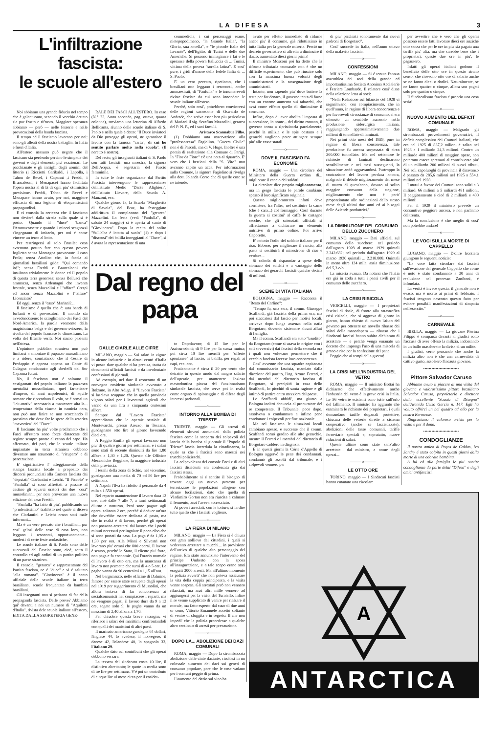LA DIFESA 3
L'infiltrazione fascista:
le scuole all'estero
Noi abbiamo una grande fiducia nel tempo che è galantuomo, secondo il vecchio dettato sia pur frusto e rifrusto. Maggiore speranza abbiamo — però — nelle fesserie e nelle provocazioni della banda fascista.
Il tempo ed il fascismo lavorano per noi: sono gli alleati della nostra battaglia. In Italia e fuori d'Italia.
All'estero nessuno può negare che il fascismo sta perdendo persino le simpatie dei governi e degli elementi piu' reazionari. Le pacchianate e gli intrighi degli uomini del littorio (i Ricciotti Garibaldi, i Lapolla, i Tahon de Revel, i Capanni ,i Freddi, i Brancaleoni, i Menapace) hanno facilitata l'opera nostra al di là di ogni piu' ottimistica previsione. Freddi, Tahon de Revel e Menapace hanno avuto, per noi, maggiore efficacia di una legione di eloquentissimi propagandisti.
E ci consola la certezza che il fascismo non devierá dalla strada sulla quale si é posto. Quando il "duce" "banca" l'Ammazzasette e quando i minori scagnozzi s'ingegnano di imitarlo, per noi é come vincere un terno al lotto.
Per restringersi al solo Brasile: cosa avremmo potuto fare con questo povero foglietto senza Montagna provocante il caso Frola; senza Attolico che, in faccia ai giornalisti brasiliani grida: "Qui comando io!"; senza Freddi e Brancaleoni che insultano trivialmente le donne ed il popolo di questa terra generosa; senza Bellusci che ammazza, senza Ardemagni che inventa frottole, senza Mazzolini e l'"affare" Crespi ed ancor senza Mazzolini e l'"affare" Licenziato?
Ed oggi, senza il "caso" Mariani?...
Il fascismo é quello che é: una banda di furfanti e di provocatori. Il mondo sta avvedendosene: lo scioglimento dei Fasci del Nord-America, la parola veemente della magistratura belga e del governo svizzero, la rivolta del popolo francese lo dimostrano. La volta del Brasile verrá. Noi siamo pazienti nell'attesa.
L'opinione pubblica straniera non può limitarsi a smontare il pupazzo mussoliniano e a ridere, constatando che il Cesare di Predappio é appena appena un Conte di Culagna condannato agli sberleffi dei Sor Capanna futuri.
No, il fascismo non é soltanto il castigamatti del popolo italiano: la pazzesca mentalitá mussoliniana, quel farneticare d'impero, di anni napoleonici, di aquile romane che riprendono il volo, se é ormai un "leit-motiv" necessario a mantenere alta la... temperatura della ciurma in camicia nera, non può non finire se non scocciando il prossimo che deve far le spese della retorica "mavortica" del "Duce".
Il fascismo ha piu' volte proclamato che i Fasci all'estero sono forze distaccate del regime sempre pronte al cenno del capo. Ha affermato, del pari, che le scuole italiane impiantate in terra straniera debbono diventare uno strumento di "ricupero" e di penetrazione.
E' significativo l' atteggiamento della stampa fascista locale a proposito dei discorsi pronunciati alla Camera fascista dai "deputati" Ciarlantini e Leicht. "Il Piccolo" e "Fanfulla" si sono affrettati a passare al cestino gli squarci oratori dei due "cosi" mussoliniani, per non provocare una nuova edizione del caso Freddi.
"Fanfulla "ha fatto di piu', pubblicando un "prudentissimo" trafiletto nel quale si diceva che Ciarlantini e Leicht erano stati male informati...
Ma é un vero peccato che i brasiliani, pur cosi' gelosi delle cose di casa loro, non leggano i resoconti, opportunamente... modesti di certe feste scolastiche.
Le scuole italiane di S. Paolo sono delle succursali del Fascio: sono, cioé, sotto il controllo ed agli ordini di un partito politico di un paese straniero.
Il console, "gerarca" e rappresentante del Partito fascista, ne é "duce" e vi é salutato "alla romana". "Giovinezza" é il canto ufficiale delle scuole italiane in terra brasiliana, scuole frequentate da bambini brasiliani.
Gli insegnanti non si peritano di far della propaganda fascista. Delle prove? Abbiamo qui' davanti a noi un numero di "Aquilotti d'Italia", rivista dele scuole italiane all'estero, EDITA DALLA SEGRETERIA GENE-
RALE DEI FASCI ALL'ESTERO. In esso (N.° 23, Anno secondo, pag. ottava, quarta colonna), troviamo una letterina di Alfredo Bellicanta, alunno delle scuole italiane di S. Paolo e nella quale é detto: "Il Duce inviatoci da Dio protegge gli operai, ne garantisce il lavoro con la famosa "carta", di cui ho sentito parlare molto nella scuola". (Il neretto é nostro).
Del resto, gli insegnanti italiani di S. Paolo son tutti fascisti: una maestra, la signora Dell'Acqua, é segretaria del Fascio femminile.
In tutte le feste organizzate dal Partito Fascista intervengono le rappresentanze dell'Istituto Medio "Dante Alighieri", dell'Istituto Lievore, della Scuola A. Manzoni, ecc.
Qualche giorno fa, la Scuola "Margherita di Savoia", del Braz, ha festeggiato addirittura il compleanno del "gerarca" Mazzolini. La festa (vedi "Fanfulla", di sabato 24 maggio) si é aperta al canto di "Giovinezza". Dopo la recita del solito "Sull'alba é intatta al suolo" (1) e dopo i "discorsi" dei balilla inneggianti al "Duce", si é avuta la rapresentazione di una
commediola, i cui personaggi erano, nietepopodimeno, "la Grande Italia", "la Gloria, sua ancella", e "le piccole Italie del Levante", dell'Egitto, di Tunisi e delle due Americhe. Si possono immaginare i lai e le speranze della povera Italiuccia di ... Tunisi, vittima della povera "sorella latina". E cosi' pure, i gridi d'amore della fedele Italia di ... S. Paolo.
E' un vero peccato, ripetiamo, che i brasiliani non leggano i resoconti, anche ammaestrati, di "Fanfulla" e le innumerevoli riviste fasciste da cui sono innondate le scuole italiane all'estero.
Perché, solo cosi', potrebbero convincersi delle ragioni sacrosante di Oswaldo de Andrade, che scrive esser ben piu pericoloso di Mariani il sig. Serafino Mazzolini, gerarca del P. N. F., ed i suoi famuli.
Aristarco Scannabue Filho.
(1) Dobbiamo una osservazione alla "professoressa" Fagiolino. "Guerra Civile" non é di Pascoli, ma di V. Hugo. Inoltre é una poesia di esaltazione alla Comune di Parigi. In "Fior da Fiore" c'é una nota al riguardo. E' vero che i bestioni della "S. Vito" non avranno capito un acca. Per informazioni sulla Comune, la signora Fagiolino si rivolga alla dott. Jolanda Corso che di quelle cose se ne intende.
Dal regno del papa
DALLE CIARLE ALLE CIFRE
MILANO, maggio — Sui salari in vigore in alcune industrie e in alcuni centri d'Italia vi posso dare qualche cifra precisa, tratta da documenti ufficiali fascisti o da involontarie confessioni di giornali.
Ad esempio, nel dare il resoconto di un convegno cosidetto sindacale avvenuto a Bolzano, in Alto Adige, il "Lavoro Fascista" si lasciava scappare che in quella provincia vigono salari per i lavoratori agricoli che vanno da una lira a cinquanta centesimi all'ora.
Sempre dal "Lavoro Fascista" apprendiamo che le operaie setaiole di Montevarchi, presso Arezzo, in Toscana, guadagnano otto lire al giorno lavorando dieci ore.
A Reggio Emilia gli operai lavorano non piu' di quattro giorni per settimana, e i salari sono stati di recente diminuiti da lire 1,80 all'ora a 1,30 e 1,20. Questo alle Officine Meccaniche Reggiane, la maggiore industria della provincia.
I tessili della zona di Schio, nel vicentino, guadagnano una media di 70 od 80 lire per settimana.
A Napoli l'Ilva ha ridotto il personale da 4 mila a 1.550 operai.
Nel reparto manutenzione il lavoro dura 12 ore, cioé dalle 7 alle 7, a turni settimanali diurno e notturno. Peró sono pagate agli operai soltanto 2 ore, perché si deduce un'ora che dovrebbe essere dedicata al pasto, ma che in realtá é di lavoro, perché gli operai non possono arrestarsi dal lavoro che i pochi minuti necessari per ingoiare il poco cibo che si sono portati da casa. La paga é da 1,05 a 1,30 per ora. Alla Miani e Silvestri non lavorano piu' ormai che 800 operai. Il lavoro é scarso, perché lo Stato, il cliente piu' forte, non paga e fa economie. Qui l'orario normale di lavoro é di otto ore, ma la mancanza di lavoro non permette che turni di 4 o 5 ore. Le paghe vanno da 90 centesimi a 1,15 all'ora.
Nel bergamasco, nelle officine di Dalmine, famose per essere state occupate dagli operai nel 1919 per suggerimento di Mussolini, che allora tentava di far concorrenza ai socialcomunisti nel compiacere i reparti, ma ne vengono pagati, il lavoro dura da 9 a 12 ore, segate solo 9; le paghe vanno da un massimo di 2,40 all'ora a 1,70.
Per chiudere questa breve rassegna, vi riferisco i salari dei marittimi confrontandoli con quelli dei marittimi di altri paesi.
Il marinaio americano guadagna 64 dollari, l'inglese 44, lo svedese, il norvegese, il danese 42, l'olandese 40, lo spagnolo 33, l'italiano 29.
Qualche dato sui contribuiti che gli operai debbono versare.
La tessera del sindacato costa 10 lire, il distintivo altrettanto; le quote in media sono di tre lire per settimana. V'é poi un contributo di cinque lire al mese circa per il cosidet-
to Dopolavoro; di 15 lire per le Assicurazioni; di 9 lire per la cassa mutua; poi circa 10 lire mensili per "offerte spontanee" al fascio, ai balilla, per regali ai capi, ecc. ecc.
Praticamente é circa il 20 per cento che detratto in questo modo dal magro salario dell'operaio, per mantenere l'oziosa mastodontica piovra del funzionarismo sindacale fascista, che serve poi in realtá come organo di spionaggio e di difesa degli interessi padronali.
———o———
INTORNO ALLA BOMBA DI TRIESTE
TRIESTE, maggio — Gli arresti di elementi sloveni annunciati dalla polizia fascista come la scoperta dei colpevoli del lancio della bomba al giornale il "Popolo di Trieste" lascia incredula la cittadinanza, la quale sa che i fascisti sono maestri nei trucchi polizieschi.
La colpevolezza del console Forti e di altri fascisti dissidenti era confessata giá dai fascisti stessi.
Probabilmente si é sentito il bisogno di trovare oggi un nuovo pretesto per terrorizzare le popolazioni allogene con alcune fucilazioni, dato che quella di Vladimiro Gortan non era riuscita a calmare il fermento, anzi l'aveva accresciuto.
Ai poveri arrestati, con le torture, si fa dire tutto quello che i fascisti vogliono.
———o———
LA FIERA DI MILANO
MILANO, maggio — La Fiera si é chiusa con gran sollievo dei cittadini, i quali si vedevano arrestare a mucchi... in previsione dell'arrivo di qualche alto personaggio del regime. Era stato annunziato l'intervento del principe Umberto con la sposa all'inaugurazione, e a tale scopo erano stati eseguiti 3000 arresti. Ma all'ultimo momento la polizia avverti' che non poteva assicurare la vita della coppia principesca, e la visita venne sospesa. Gli arrestati peró non vennero rilasciati, ma anzi altri mille vennero ad aggiungersi per la visita del Turatello. Infine il re venne supplicato di venire per rialzare il morale, ma fatto esperto dal caso di due anni or sono, Vittorio Emanuele accettó soltanto di venire di sfuggita e in segreto. Il che non impedi' che la polizia procedesse a qualche altro centinaio di arresti per precauzione.
———o———
DOPO LA... ABOLIZIONE DEI DAZI COMUNALI
ROMA, maggio — Dopo la strombazzata abolizione delle cinte daziarie, risoltasi in un colossale aumento dei dazi sui generi di consumo popolare, pare che le cose vadano per i comuni peggio di prima.
L'aumento del dazio sul vino ha
avuto per effetto immediato di ridurne ancor piu' il consumo, giá ridottissimo in tutta Italia per la generale miseria. Perció un decreto governativo si affretta a diminuire il dazio, aumentato dieci giorni prima!
Il ministro Mosconi poi ha detto che la riforma tributaria comunale non é che un difficile esperimento, che può riuscire solo con la massima buona volontá degli amministratori e la rassegnazione degli amministrati.
Intanto, non sapendo piu' dove battere la testa per far denaro, il governo tenta di farne con un enorme aumento sui tabacchi, che avrá come effetto quello di diminuirne il consumo.
Infine, dopo di aver abolita l'imposta di successione, in nome... del diritto romano, il governo torna a ripristinarla parzialmente, perché la milizia e le spie costano e i gerarchi vogliono poter attingere sempre piu' alle casse statali.
———o———
DOVE IL FASCISMO FA ECONOMIE
ROMA, maggio — Una circolare del Ministero della Guerra ordina di... migliorare il rancio dei soldati.
La circolare dice proprio miglioramento, ma in gergo fascista le parole cambiano spesso il loro significato originale.
Questo miglioramento infatti deve consistere, fra l'altro, nel sostituire la carne (che é cara...) col formaggio. Cosi' durante la guerra si costitui' al caffé le castagne secche, che gli scienziati ufficiali si affrettarono a dichiarare un elemento nutritivo di primo ordine. Poi arrivó Caporetto.
E' notorio l'odio del soldato italiano per il riso. Ebbene, per migliorare il rancio, alla pasta si sostituirá il minestrone di riso e verdura...
Si calcola di risparmiar a spese dello stomaco dei soldati e a vantaggio dello stomaco dei gerarchi fascisti qualche decina di milioni.
———o———
SCENE DI VITA ITALIANA
BOLOGNA, maggio — Racconta il "Resto del Carlino":
"Tempo fa, una sera, il comm. Giuseppe Scaffandi, giá fascista della prima ora, ma poi staccatosi dal fascio per motivi locali, arrivava dopo lunga assenza nella natia Borgotaro, dovendo sistemare alcuni affari di famiglia.
Ma il comm. Scaffandi era stato "bandito" da Borgotaro (come si usava in origine con i soli sovversivi) dai fascisti della seconda ora i quali non volevano permettere che il vecchio fascista facesse loro concorrenza.
Cosi' avvenne che una squadra capitanata dal commissario fascista, mandato dalla direzione del partito, l'ing. Arturo Ferrari, e dai membri del direttorio fascista di Borgotaro, si precipitó in casa dello Scaffandi, lo picchió di santa ragione e gli intimó di partire entro mezz'ora dal paese.
Lo Scaffandi ubbidi', ma giunto a Bologna inoltró denuncia al procuratore del re competente. Il Tribunale, poco dopo, assolveva o condannava a infime pene condonate i colpevoli per fine nazionale...
Ma nel fascismo le situazioni locali cambiano spesso, e successe che il comm. Scaffandi tornó gradito alle alte gerarchie, mentre il Ferrari e i membri del direttorio di Borgotaro caddero in disgrazia.
E in questi giorni la Córte d'Appello di Bologna aggravó le pene dei condannati, condannó gli assolti dal tribunale; e i colpevoli vennero per
di piu' picchiati sonoramente dai nuovi padroni di Borgotaro".
Cosi' succede in Italia, nell'anno ottavo della malavita fascista.
———o———
CONFESSIONI
MILANO, maggio — Si é tenuta l'annua assemblea dei soci della grande ed importantissima Societá Anonima Acciaierie e Ferriere Lombarde. Il relatore cosi' disse nella relazione letta ai soci:
"Nella Relazione sul bilancio del 1928 vi segnalavano, con compiacimento, che in quell'anno, in regime di libera concorrenza e per favorevoli circostanze di consumo, si era ottenuto un sensibile aumento nella produzione siderurgica italiana, raggiungendo approssimativamente due milioni di tonnellate di laminati.
Nei primi otto mesi del 1929, pure in regime di libera concorrenza, tale produzione fu ancora sorpassata di circa 200.000 tonnellate. Ma nel settembre le richieste di laminati declinarono sensibilmente e nei mesi susseguenti, la situazione andó aggravandosi. Purtroppo la contrazione del lavoro perdura ancora, malgrado il debole miglioramento del mese di marzo di quest'anno, dovuto al solito maggior consumo della stagione, miglioramento che non é peró' proporzionato alle ordinazioni dello stesso mese degli ultimi due anni ed ai bisogni delle Aziende produttrici."
———o———
LA DIMINUZIONE DEL CONSUMO DELLO ZUCCHERO
MILANO, maggio — Dati ufficiali sul consumo dello zucchero: nel periodo dall'agosto 1928 al marzo 1929 quintali 2.342.682; nel periodo dall'agosto 1929 al marzo 1930 quintali ... 2.218.808. Quintali in meno oltre 124 mila, assia diminuzione del 5,3 o/o.
La miseria avanza. Da notarsi che l'Italia era giá in coda a tutti i paesi civili per il consumo dello zucchero.
———o———
LA CRISI RISICOLA
VERCELLI, maggio — I proprietari fascisti di risaie, di fronte alla catastrofica crisi risicola, che si aggrava di giorno in giorno, hanno chiesto di nuovo l'aiuto del governo per ottenere un novello ribasso dei salari della manodopera — ribasso che i Sindacati fascisti hanno subito dichiarato di accettare — e perché venga emanato un decreto che imponga l'uso di una miscela di grano e riso per la confezione del pane.
Peggio che ai tempi della guerra!
———o———
LA CRISI NELL'INDUSTRIA DEL VETRO
ROMA, maggio — Il ministro Bottai ha dichiarato che effettivamente anche l'industria del vetro é in grave crisi in Italia. Le 56 vetrerie esistenti sono tutte sull'orlo del fallimento. Il ministro ha aggiunto che esaminerá le richieste dei proprietari, i quali domandano tariffe doganali protettive, chiusura delle vetrerie dirette a sistema cooperativo (anche se fascistizzate), abolizioni delle tasse comunali, tariffe ferroviarie speciali e, sopratutto, nuove riduzioni di salari.
Queste ultime sono state sanz'altro accettate... dal ministro, a nome degli operai...
———o———
LE OTTO ORE
TORINO, maggio — I Sindacati fascisti hanno emanato una circolare
per avvertire che é vero che gli operai possono essere fatti lavorare dieci ore anziché otto senza che per le ore in piu' sia pagata una tariffa piu' alta, ma che sarebbe bene che i proprietari, queste due ore in piu', le pagassero.
Infatti gli operai italiani godono il beneficio delle otto ore in questo strano senso: che ricevono otto ore di salario anche se ne fanno dieci o dodici. Naturalmente, se ne fanno quattro o cinque, allora son pagati solo per quattro o cinque.
Il Sindacalismo fascista é proprio una cosa seria!
———o———
NUOVO AUMENTO DEL DEFICIT COMUNALE
ROMA, maggio — Malgrado gli strombazzati provedimenti governativi, il deficit complessivo dei Comuni italiani, che era nel 1925 di 837,2 milioni é salito nel 1928 a 1 miliardo 24,3 milioni. Contro un miliardo 400 milioni di maggiori spese, non poterono essere spremuti al contribuente piu' di un miliardo 200 milioni di nuovi tributi. Nei soli capoluoghi di provincia il disavanzo é passato da 285,6 milioni nel 1925 a 554,1 milioni nel 1928.
I mutui a favore dei Comuni sono saliti a 3 miliardi 66 milioni a 5 miliardi 481 milioni. Il peggioramento é cioé di 2 miliardi e 400 milioni!
Per il 1929 il ministero prevede un consuntivo peggiore ancora, e non parliamo del trenta.
Ma la conclusione é che meglio di cosi' non potrebbe andare!
———o———
LE VOCI SULLA MORTE DI CAPPELLO
LUGANO, maggio — D'oltre frontiera giungono le seguenti notizie:
"La voce fatta circolare dai fascisti sull'evasione del generale Cappello che come é noto é stato condannato a 30 anni di reclusione nel processo Zaniboni, é infondata.
La verità é invece questa: il generale non é evaso, ma é morto ai primi di febbraio. I fascisti tengono nascosto questo fatto per evitare possibili manifestazioni di simpatia nell'esercito."
———o———
CARNEVALE
BIELLA, maggio — La giovane Pierina Filippo é comparsa davanti ai giudici sotto l'accusa di aver offeso la milizia, indossando in un ballo mascherato la divisa di un milite.
I giudici, certo pensando che anche la milizia altro non é che una carnevalata di cattivo gusto, assolsero l'incauta giovane.
••••••••••••••••••••••••••
Pittore Salvador Caruso
Abbiamo avuto il piacere di una visita del giovane e valorosissimo pittore brasiliano Salvador Caruso, proprietario e direttore della eccellente "Scuola di Disegno" dell'Avenida Celso Garcia n. 147. Egli ha voluto offrirci un bel quadro ad olio per la nostra Kermesse.
Ringraziamo il valoroso artista per la visita e per il dono.
••••••••••••••••••••••••••
CONDOGLIANZE
Il nostro amico di Poços de Caldas, Ivo Sandry é stato colpito in questi giorni dalla morte di una adorata bambina.
A lui ed alla famiglia le piu' sentite condoglianze da parte delal "Difesa" e degli amici antifascisti.
A
ANTARCTICA